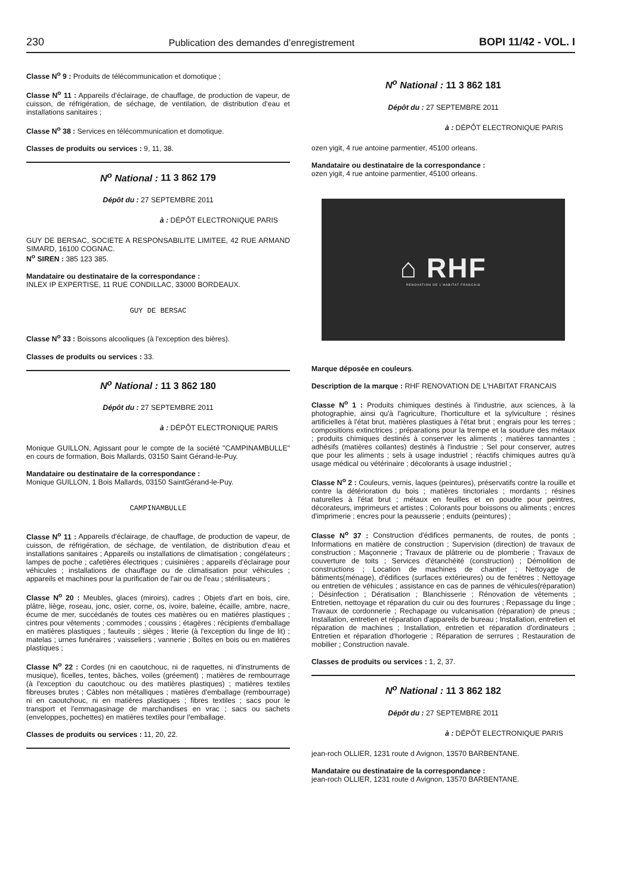230 Publication des demandes d’enregistrement BOPI 11/42 - VOL. I
Classe N<sup>o</sup> 9 : Produits de télécommunication et domotique ;
Classe N<sup>o</sup> 11 : Appareils d'éclairage, de chauffage, de production de vapeur, de cuisson, de réfrigération, de séchage, de ventilation, de distribution d'eau et installations sanitaires ;
Classe N<sup>o</sup> 38 : Services en télécommunication et domotique.
Classes de produits ou services : 9, 11, 38.
N<sup>o</sup> National : 11 3 862 179
Dépôt du : 27 SEPTEMBRE 2011
à : DÉPÔT ELECTRONIQUE PARIS
GUY DE BERSAC, SOCIETE A RESPONSABILITE LIMITEE, 42 RUE ARMAND SIMARD, 16100 COGNAC.
N<sup>o</sup> SIREN : 385 123 385.
Mandataire ou destinataire de la correspondance :
INLEX IP EXPERTISE, 11 RUE CONDILLAC, 33000 BORDEAUX.
GUY DE BERSAC
Classe N<sup>o</sup> 33 : Boissons alcooliques (à l'exception des bières).
Classes de produits ou services : 33.
N<sup>o</sup> National : 11 3 862 180
Dépôt du : 27 SEPTEMBRE 2011
à : DÉPÔT ELECTRONIQUE PARIS
Monique GUILLON, Agissant pour le compte de la société "CAMPINAMBULLE" en cours de formation, Bois Mallards, 03150 Saint Gérand-le-Puy.
Mandataire ou destinataire de la correspondance :
Monique GUILLON, 1 Bois Mallards, 03150 SaintGérand-le-Puy.
CAMPINAMBULLE
Classe N<sup>o</sup> 11 : Appareils d'éclairage, de chauffage, de production de vapeur, de cuisson, de réfrigération, de séchage, de ventilation, de distribution d'eau et installations sanitaires ; Appareils ou installations de climatisation ; congélateurs ; lampes de poche ; cafetières électriques ; cuisinières ; appareils d'éclairage pour véhicules ; installations de chauffage ou de climatisation pour véhicules ; appareils et machines pour la purification de l'air ou de l'eau ; stérilisateurs ;
Classe N<sup>o</sup> 20 : Meubles, glaces (miroirs), cadres ; Objets d'art en bois, cire, plâtre, liège, roseau, jonc, osier, corne, os, ivoire, baleine, écaille, ambre, nacre, écume de mer, succédanés de toutes ces matières ou en matières plastiques ; cintres pour vêtements ; commodes ; coussins ; étagères ; récipients d'emballage en matières plastiques ; fauteuils ; sièges ; literie (à l'exception du linge de lit) ; matelas ; urnes funéraires ; vaisseliers ; vannerie ; Boîtes en bois ou en matières plastiques ;
Classe N<sup>o</sup> 22 : Cordes (ni en caoutchouc, ni de raquettes, ni d'instruments de musique), ficelles, tentes, bâches, voiles (gréement) ; matières de rembourrage (à l'exception du caoutchouc ou des matières plastiques) ; matières textiles fibreuses brutes ; Câbles non métalliques ; matières d'emballage (rembourrage) ni en caoutchouc, ni en matières plastiques ; fibres textiles ; sacs pour le transport et l'emmagasinage de marchandises en vrac ; sacs ou sachets (enveloppes, pochettes) en matières textiles pour l'emballage.
Classes de produits ou services : 11, 20, 22.
N<sup>o</sup> National : 11 3 862 181
Dépôt du : 27 SEPTEMBRE 2011
à : DÉPÔT ELECTRONIQUE PARIS
ozen yigit, 4 rue antoine parmentier, 45100 orleans.
Mandataire ou destinataire de la correspondance :
ozen yigit, 4 rue antoine parmentier, 45100 orleans.
⌂ RHF
RENOVATION DE L'HABITAT FRANCAIS
Marque déposée en couleurs.
Description de la marque : RHF RENOVATION DE L'HABITAT FRANCAIS
Classe N<sup>o</sup> 1 : Produits chimiques destinés à l'industrie, aux sciences, à la photographie, ainsi qu'à l'agriculture, l'horticulture et la sylviculture ; résines artificielles à l'état brut, matières plastiques à l'état brut ; engrais pour les terres ; compositions extinctrices ; préparations pour la trempe et la soudure des métaux ; produits chimiques destinés à conserver les aliments ; matières tannantes ; adhésifs (matières collantes) destinés à l'industrie ; Sel pour conserver, autres que pour les aliments ; sels à usage industriel ; réactifs chimiques autres qu'à usage médical ou vétérinaire ; décolorants à usage industriel ;
Classe N<sup>o</sup> 2 : Couleurs, vernis, laques (peintures), préservatifs contre la rouille et contre la détérioration du bois ; matières tinctoriales ; mordants ; résines naturelles à l'état brut ; métaux en feuilles et en poudre pour peintres, décorateurs, imprimeurs et artistes ; Colorants pour boissons ou aliments ; encres d'imprimerie ; encres pour la peausserie ; enduits (peintures) ;
Classe N<sup>o</sup> 37 : Construction d'édifices permanents, de routes, de ponts ; Informations en matière de construction ; Supervision (direction) de travaux de construction ; Maçonnerie ; Travaux de plâtrerie ou de plomberie ; Travaux de couverture de toits ; Services d'étanchéité (construction) ; Démolition de constructions ; Location de machines de chantier ; Nettoyage de bâtiments(ménage), d'édifices (surfaces extérieures) ou de fenêtres ; Nettoyage ou entretien de véhicules ; assistance en cas de pannes de véhicules(réparation) ; Désinfection ; Dératisation ; Blanchisserie ; Rénovation de vêtements ; Entretien, nettoyage et réparation du cuir ou des fourrures ; Repassage du linge ; Travaux de cordonnerie ; Rechapage ou vulcanisation (réparation) de pneus ; Installation, entretien et réparation d'appareils de bureau ; Installation, entretien et réparation de machines ; Installation, entretien et réparation d'ordinateurs ; Entretien et réparation d'horlogerie ; Réparation de serrures ; Restauration de mobilier ; Construction navale.
Classes de produits ou services : 1, 2, 37.
N<sup>o</sup> National : 11 3 862 182
Dépôt du : 27 SEPTEMBRE 2011
à : DÉPÔT ELECTRONIQUE PARIS
jean-roch OLLIER, 1231 route d Avignon, 13570 BARBENTANE.
Mandataire ou destinataire de la correspondance :
jean-roch OLLIER, 1231 route d Avignon, 13570 BARBENTANE.